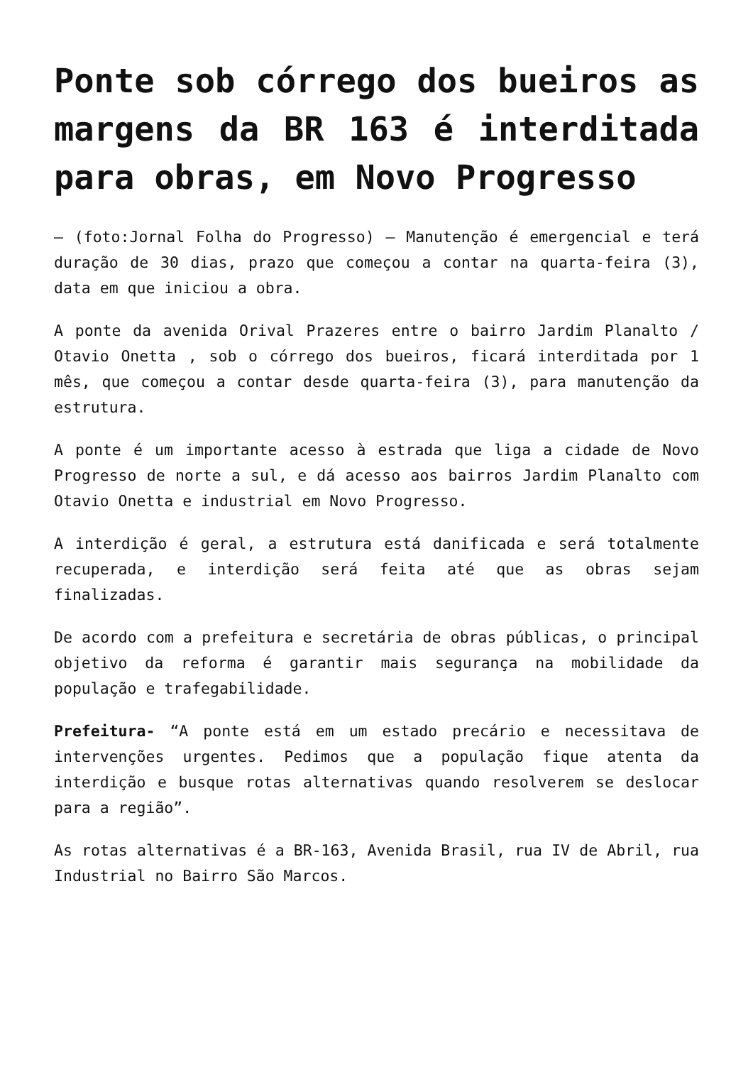Ponte sob córrego dos bueiros as margens da BR 163 é interditada para obras, em Novo Progresso
– (foto:Jornal Folha do Progresso) – Manutenção é emergencial e terá duração de 30 dias, prazo que começou a contar na quarta-feira (3), data em que iniciou a obra.
A ponte da avenida Orival Prazeres entre o bairro Jardim Planalto / Otavio Onetta , sob o córrego dos bueiros, ficará interditada por 1 mês, que começou a contar desde quarta-feira (3), para manutenção da estrutura.
A ponte é um importante acesso à estrada que liga a cidade de Novo Progresso de norte a sul, e dá acesso aos bairros Jardim Planalto com Otavio Onetta e industrial em Novo Progresso.
A interdição é geral, a estrutura está danificada e será totalmente recuperada, e interdição será feita até que as obras sejam finalizadas.
De acordo com a prefeitura e secretária de obras públicas, o principal objetivo da reforma é garantir mais segurança na mobilidade da população e trafegabilidade.
Prefeitura- “A ponte está em um estado precário e necessitava de intervenções urgentes. Pedimos que a população fique atenta da interdição e busque rotas alternativas quando resolverem se deslocar para a região”.
As rotas alternativas é a BR-163, Avenida Brasil, rua IV de Abril, rua Industrial no Bairro São Marcos.